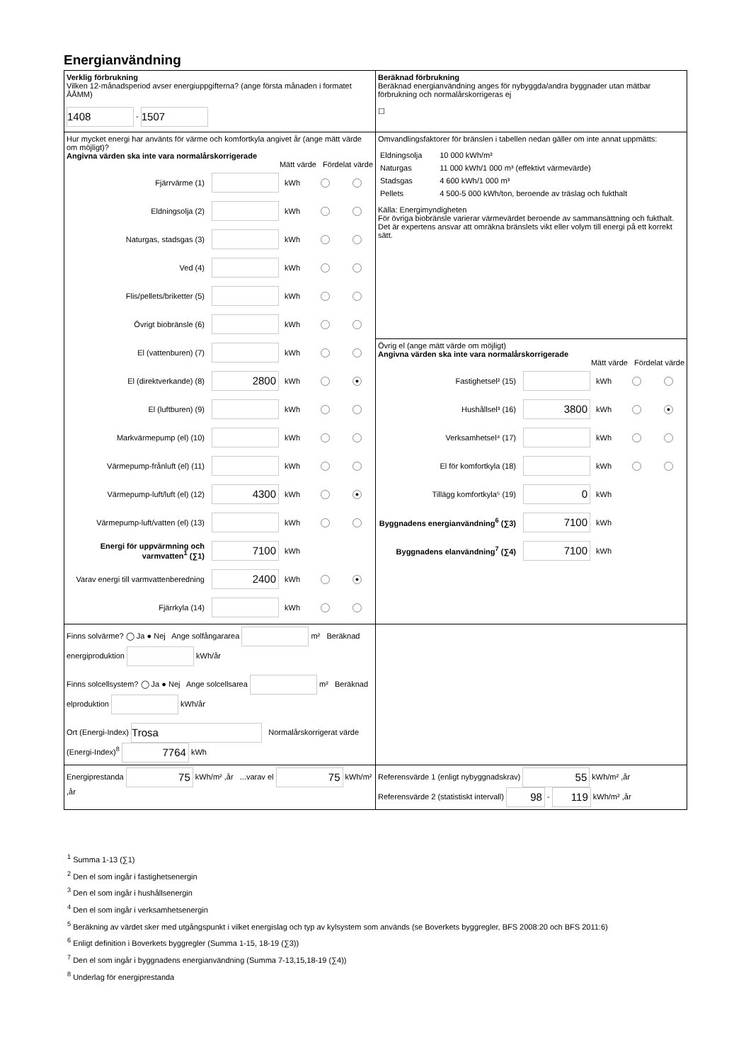Energianvändning
| Verklig förbrukning Vilken 12-månadsperiod avser energiuppgifterna? (ange första månaden i formatet ÅÅMM) 1408 - 1507 | Beräknad förbrukning Beräknad energianvändning anges för nybyggda/andra byggnader utan mätbar förbrukning och normalårskorrigeras ej ☐ |
| Hur mycket energi har använts för värme och komfortkyla angivet år (ange mätt värde om möjligt)? Angivna värden ska inte vara normalårskorrigerade Mätt värde Fördelat värde Fjärrvärme (1) kWh Eldningsolja (2) kWh Naturgas, stadsgas (3) kWh Ved (4) kWh Flis/pellets/briketter (5) kWh Övrigt biobränsle (6) kWh El (vattenburen) (7) kWh El (direktverkande) (8) 2800 kWh ● El (luftburen) (9) kWh Markvärmepump (el) (10) kWh Värmepump-frånluft (el) (11) kWh Värmepump-luft/luft (el) (12) 4300 kWh ● Värmepump-luft/vatten (el) (13) kWh Energi för uppvärmning och varmvatten<sup>1</sup> (∑1) 7100 kWh Varav energi till varmvattenberedning 2400 kWh ● Fjärrkyla (14) kWh | Omvandlingsfaktorer för bränslen i tabellen nedan gäller om inte annat uppmätts: / Eldningsolja / 10 000 kWh/m³ / / Naturgas / 11 000 kWh/1 000 m³ (effektivt värmevärde) / / Stadsgas / 4 600 kWh/1 000 m³ / / Pellets / 4 500-5 000 kWh/ton, beroende av träslag och fukthalt / Källa: Energimyndigheten För övriga biobränsle varierar värmevärdet beroende av sammansättning och fukthalt. Det är expertens ansvar att omräkna bränslets vikt eller volym till energi på ett korrekt sätt. Övrig el (ange mätt värde om möjligt) Angivna värden ska inte vara normalårskorrigerade Mätt värde Fördelat värde Fastighetsel² (15) kWh Hushållsel³ (16) 3800 kWh ● Verksamhetsel⁴ (17) kWh El för komfortkyla (18) kWh Tillägg komfortkyla⁵ (19) 0 kWh Byggnadens energianvändning<sup>6</sup> (∑3) 7100 kWh Byggnadens elanvändning<sup>7</sup> (∑4) 7100 kWh |
| Finns solvärme? ◯ Ja ● Nej Ange solfångararea m² Beräknad energiproduktion kWh/år Finns solcellsystem? ◯ Ja ● Nej Ange solcellsarea m² Beräknad elproduktion kWh/år Ort (Energi-Index) Trosa Normalårskorrigerat värde (Energi-Index)<sup>8</sup> 7764 kWh | |
| Energiprestanda 75 kWh/m² ,år ...varav el 75 kWh/m² ,år | Referensvärde 1 (enligt nybyggnadskrav) 55 kWh/m² ,år Referensvärde 2 (statistiskt intervall) 98 - 119 kWh/m² ,år |
<sup>1</sup> Summa 1-13 (∑1)
<sup>2</sup> Den el som ingår i fastighetsenergin
<sup>3</sup> Den el som ingår i hushållsenergin
<sup>4</sup> Den el som ingår i verksamhetsenergin
<sup>5</sup> Beräkning av värdet sker med utgångspunkt i vilket energislag och typ av kylsystem som används (se Boverkets byggregler, BFS 2008:20 och BFS 2011:6)
<sup>6</sup> Enligt definition i Boverkets byggregler (Summa 1-15, 18-19 (∑3))
<sup>7</sup> Den el som ingår i byggnadens energianvändning (Summa 7-13,15,18-19 (∑4))
<sup>8</sup> Underlag för energiprestanda